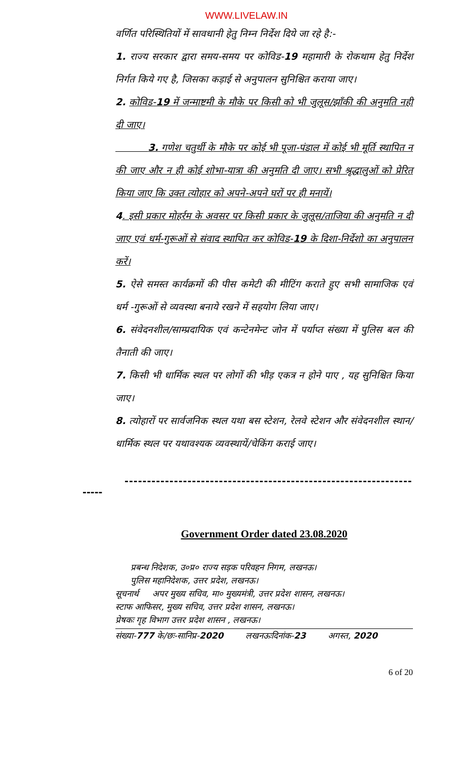WWW.LIVELAW.IN
वर्णित परिस्थितियों में सावधानी हेतु निम्न निर्देश दिये जा रहे है:-
1. राज्य सरकार द्वारा समय-समय पर कोविड-19 महामारी के रोकथाम हेतु निर्देश निर्गत किये गए है, जिसका कड़ाई से अनुपालन सुनिश्चित कराया जाए।
2. कोविड-19 में जन्माष्टमी के मौके पर किसी को भी जुलूस/झाँकी की अनुमति नही दी जाए।
3. गणेश चतुर्थी के मौके पर कोई भी पूजा-पंडाल में कोई भी मूर्ति स्थापित न की जाए और न ही कोई शोभा-यात्रा की अनुमति दी जाए। सभी श्रृद्धालुओं को प्रेरित किया जाए कि उक्त त्योहार को अपने-अपने घरों पर ही मनायें।
4. इसी प्रकार मोहर्रम के अवसर पर किसी प्रकार के जुलूस/ताजिया की अनुमति न दी जाए एवं धर्म-गुरूओं से संवाद स्थापित कर कोविड-19 के दिशा-निर्देशो का अनुपालन करें।
5. ऐसे समस्त कार्यक्रमों की पीस कमेटी की मीटिंग कराते हुए सभी सामाजिक एवं धर्म -गुरूओं से व्यवस्था बनाये रखने में सहयोग लिया जाए।
6. संवेदनशील/साम्प्रदायिक एवं कन्टेनमेन्ट जोन में पर्याप्त संख्या में पुलिस बल की तैनाती की जाए।
7. किसी भी धार्मिक स्थल पर लोगों की भीड़ एकत्र न होने पाए , यह सुनिश्चित किया जाए।
8. त्योहारों पर सार्वजनिक स्थल यथा बस स्टेशन, रेलवे स्टेशन और संवेदनशील स्थान/धार्मिक स्थल पर यथावश्यक व्यवस्थायें/चेकिंग कराई जाए।
----------------------------------------------------------------
-----
Government Order dated 23.08.2020
प्रबन्ध निदेशक, उ०प्र० राज्य सड़क परिवहन निगम, लखनऊ।
पुलिस महानिदेशक, उत्तर प्रदेश, लखनऊ।
सूचनार्थ अपर मुख्य सचिव, मा० मुख्यमंत्री, उत्तर प्रदेश शासन, लखनऊ।
स्टाफ आफिसर, मुख्य सचिव, उत्तर प्रदेश शासन, लखनऊ।
प्रेषकः गृह विभाग उत्तर प्रदेश शासन , लखनऊ।
संख्या-777 के/छः-सानिप्र-2020 लखनऊःदिनांक-23 अगस्त, 2020
6 of 20